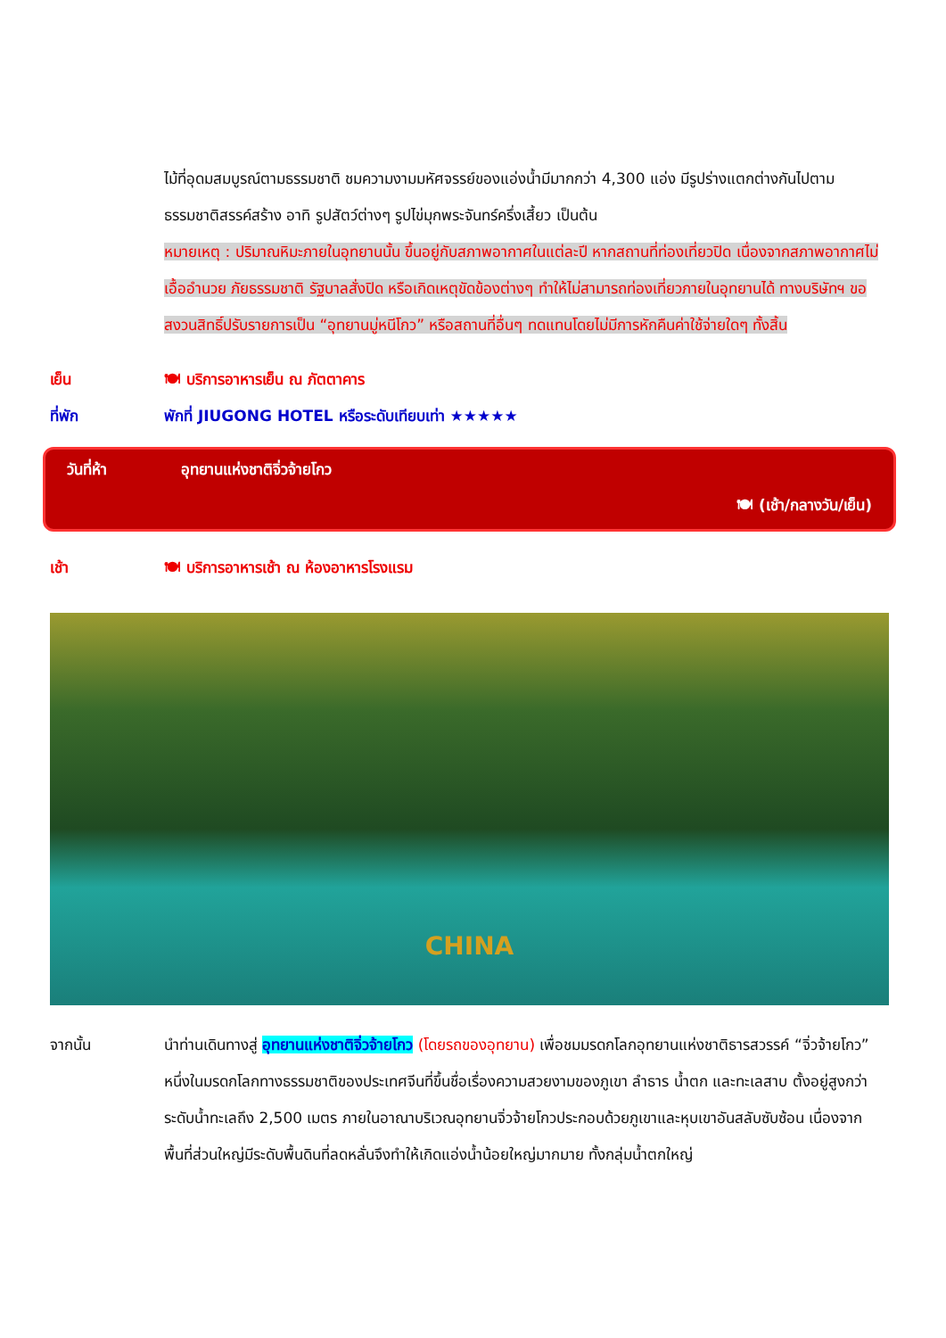ไม้ที่อุดมสมบูรณ์ตามธรรมชาติ ชมความงามมหัศจรรย์ของแอ่งน้ำมีมากกว่า 4,300 แอ่ง มีรูปร่างแตกต่างกันไปตามธรรมชาติสรรค์สร้าง อาทิ รูปสัตว์ต่างๆ รูปไข่มุกพระจันทร์ครึ่งเสี้ยว เป็นต้น
หมายเหตุ : ปริมาณหิมะภายในอุทยานนั้น ขึ้นอยู่กับสภาพอากาศในแต่ละปี หากสถานที่ท่องเที่ยวปิด เนื่องจากสภาพอากาศไม่เอื้ออำนวย ภัยธรรมชาติ รัฐบาลสั่งปิด หรือเกิดเหตุขัดข้องต่างๆ ทำให้ไม่สามารถท่องเที่ยวภายในอุทยานได้ ทางบริษัทฯ ขอสงวนสิทธิ์ปรับรายการเป็น “อุทยานมู่หนีโกว” หรือสถานที่อื่นๆ ทดแทนโดยไม่มีการหักคืนค่าใช้จ่ายใดๆ ทั้งสิ้น
เย็น 🍽 บริการอาหารเย็น ณ ภัตตาคาร
ที่พัก พักที่ JIUGONG HOTEL หรือระดับเทียบเท่า ★★★★★
วันที่ห้า อุทยานแห่งชาติจิ่วจ้ายโกว
🍽 (เช้า/กลางวัน/เย็น)
เช้า 🍽 บริการอาหารเช้า ณ ห้องอาหารโรงแรม
CHINA
จากนั้น นำท่านเดินทางสู่ อุทยานแห่งชาติจิ่วจ้ายโกว (โดยรถของอุทยาน) เพื่อชมมรดกโลกอุทยานแห่งชาติธารสวรรค์ “จิ่วจ้ายโกว” หนึ่งในมรดกโลกทางธรรมชาติของประเทศจีนที่ขึ้นชื่อเรื่องความสวยงามของภูเขา ลำธาร น้ำตก และทะเลสาบ ตั้งอยู่สูงกว่าระดับน้ำทะเลถึง 2,500 เมตร ภายในอาณาบริเวณอุทยานจิ่วจ้ายโกวประกอบด้วยภูเขาและหุบเขาอันสลับซับซ้อน เนื่องจากพื้นที่ส่วนใหญ่มีระดับพื้นดินที่ลดหลั่นจึงทำให้เกิดแอ่งน้ำน้อยใหญ่มากมาย ทั้งกลุ่มน้ำตกใหญ่